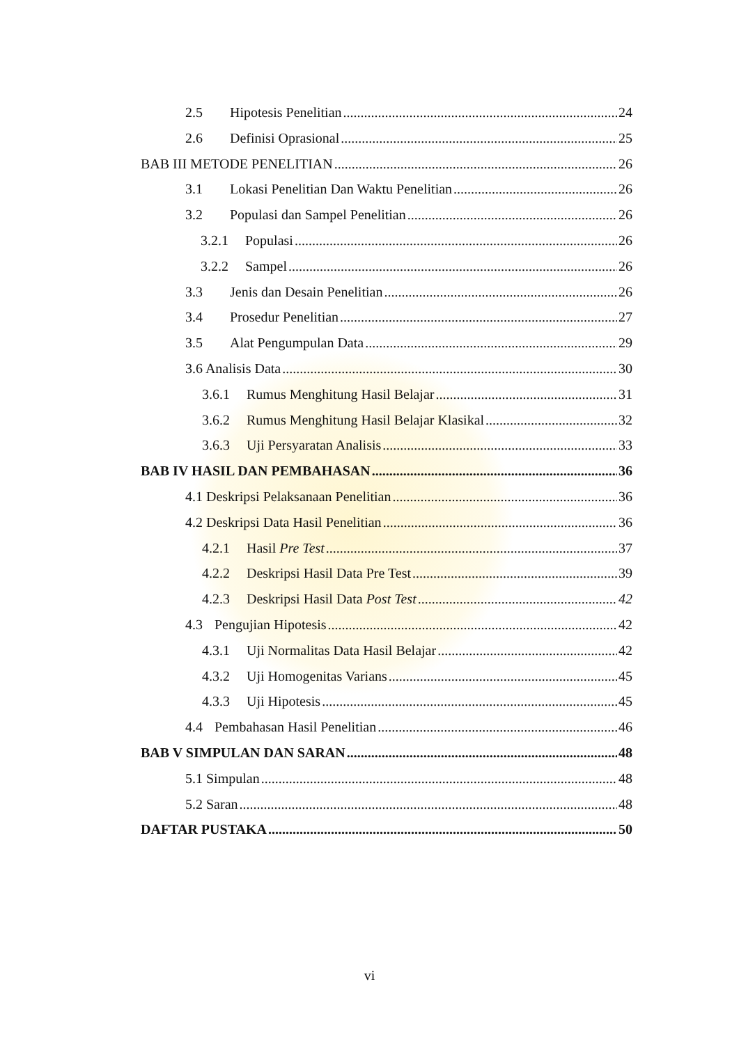2.5 Hipotesis Penelitian 24
2.6 Definisi Oprasional 25
BAB III METODE PENELITIAN 26
3.1 Lokasi Penelitian Dan Waktu Penelitian 26
3.2 Populasi dan Sampel Penelitian 26
3.2.1 Populasi 26
3.2.2 Sampel 26
3.3 Jenis dan Desain Penelitian 26
3.4 Prosedur Penelitian 27
3.5 Alat Pengumpulan Data 29
3.6 Analisis Data 30
3.6.1 Rumus Menghitung Hasil Belajar 31
3.6.2 Rumus Menghitung Hasil Belajar Klasikal 32
3.6.3 Uji Persyaratan Analisis 33
BAB IV HASIL DAN PEMBAHASAN 36
4.1 Deskripsi Pelaksanaan Penelitian 36
4.2 Deskripsi Data Hasil Penelitian 36
4.2.1 Hasil Pre Test 37
4.2.2 Deskripsi Hasil Data Pre Test 39
4.2.3 Deskripsi Hasil Data Post Test 42
4.3 Pengujian Hipotesis 42
4.3.1 Uji Normalitas Data Hasil Belajar 42
4.3.2 Uji Homogenitas Varians 45
4.3.3 Uji Hipotesis 45
4.4 Pembahasan Hasil Penelitian 46
BAB V SIMPULAN DAN SARAN 48
5.1 Simpulan 48
5.2 Saran 48
DAFTAR PUSTAKA 50
vi